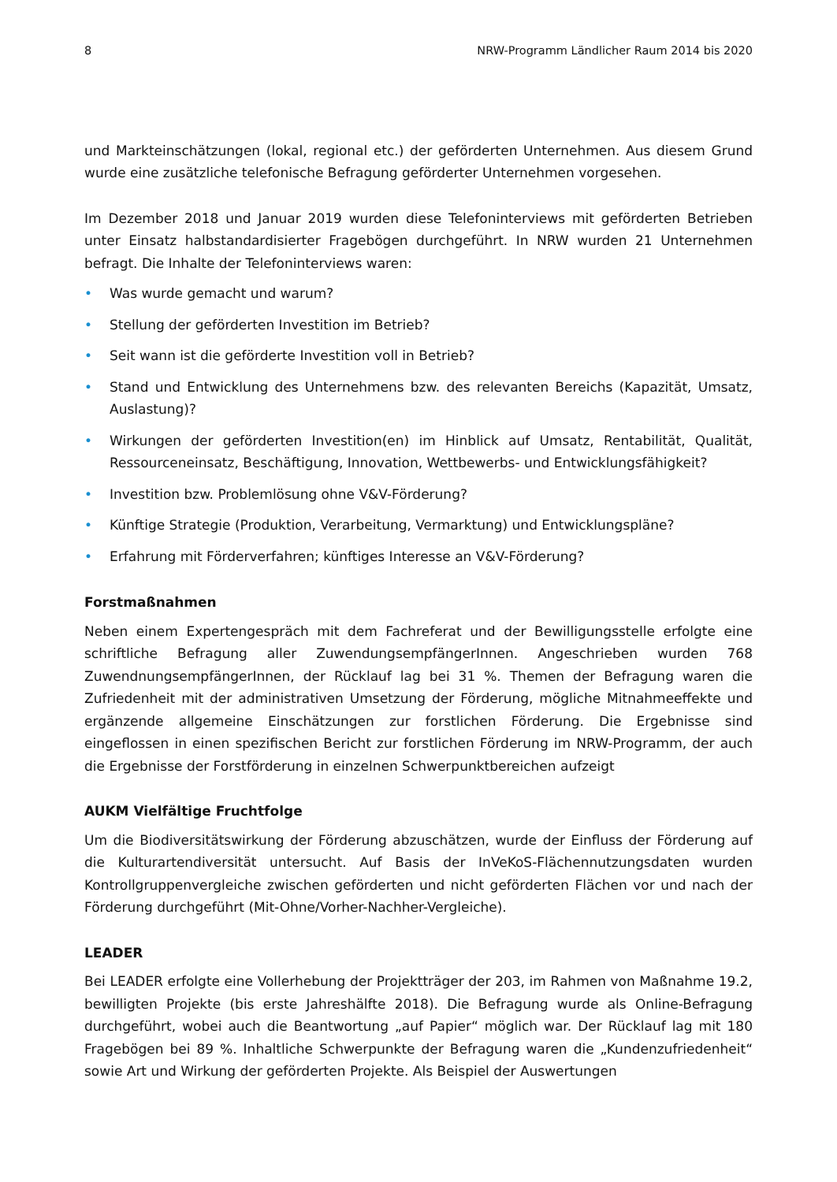8 NRW-Programm Ländlicher Raum 2014 bis 2020
und Markteinschätzungen (lokal, regional etc.) der geförderten Unternehmen. Aus diesem Grund wurde eine zusätzliche telefonische Befragung geförderter Unternehmen vorgesehen.
Im Dezember 2018 und Januar 2019 wurden diese Telefoninterviews mit geförderten Betrieben unter Einsatz halbstandardisierter Fragebögen durchgeführt. In NRW wurden 21 Unternehmen befragt. Die Inhalte der Telefoninterviews waren:
• Was wurde gemacht und warum?
• Stellung der geförderten Investition im Betrieb?
• Seit wann ist die geförderte Investition voll in Betrieb?
• Stand und Entwicklung des Unternehmens bzw. des relevanten Bereichs (Kapazität, Umsatz, Auslastung)?
• Wirkungen der geförderten Investition(en) im Hinblick auf Umsatz, Rentabilität, Qualität, Ressourceneinsatz, Beschäftigung, Innovation, Wettbewerbs- und Entwicklungsfähigkeit?
• Investition bzw. Problemlösung ohne V&V-Förderung?
• Künftige Strategie (Produktion, Verarbeitung, Vermarktung) und Entwicklungspläne?
• Erfahrung mit Förderverfahren; künftiges Interesse an V&V-Förderung?
Forstmaßnahmen
Neben einem Expertengespräch mit dem Fachreferat und der Bewilligungsstelle erfolgte eine schriftliche Befragung aller ZuwendungsempfängerInnen. Angeschrieben wurden 768 ZuwendnungsempfängerInnen, der Rücklauf lag bei 31 %. Themen der Befragung waren die Zufriedenheit mit der administrativen Umsetzung der Förderung, mögliche Mitnahmeeffekte und ergänzende allgemeine Einschätzungen zur forstlichen Förderung. Die Ergebnisse sind eingeflossen in einen spezifischen Bericht zur forstlichen Förderung im NRW-Programm, der auch die Ergebnisse der Forstförderung in einzelnen Schwerpunktbereichen aufzeigt
AUKM Vielfältige Fruchtfolge
Um die Biodiversitätswirkung der Förderung abzuschätzen, wurde der Einfluss der Förderung auf die Kulturartendiversität untersucht. Auf Basis der InVeKoS-Flächennutzungsdaten wurden Kontrollgruppenvergleiche zwischen geförderten und nicht geförderten Flächen vor und nach der Förderung durchgeführt (Mit-Ohne/Vorher-Nachher-Vergleiche).
LEADER
Bei LEADER erfolgte eine Vollerhebung der Projektträger der 203, im Rahmen von Maßnahme 19.2, bewilligten Projekte (bis erste Jahreshälfte 2018). Die Befragung wurde als Online-Befragung durchgeführt, wobei auch die Beantwortung „auf Papier“ möglich war. Der Rücklauf lag mit 180 Fragebögen bei 89 %. Inhaltliche Schwerpunkte der Befragung waren die „Kundenzufriedenheit“ sowie Art und Wirkung der geförderten Projekte. Als Beispiel der Auswertungen